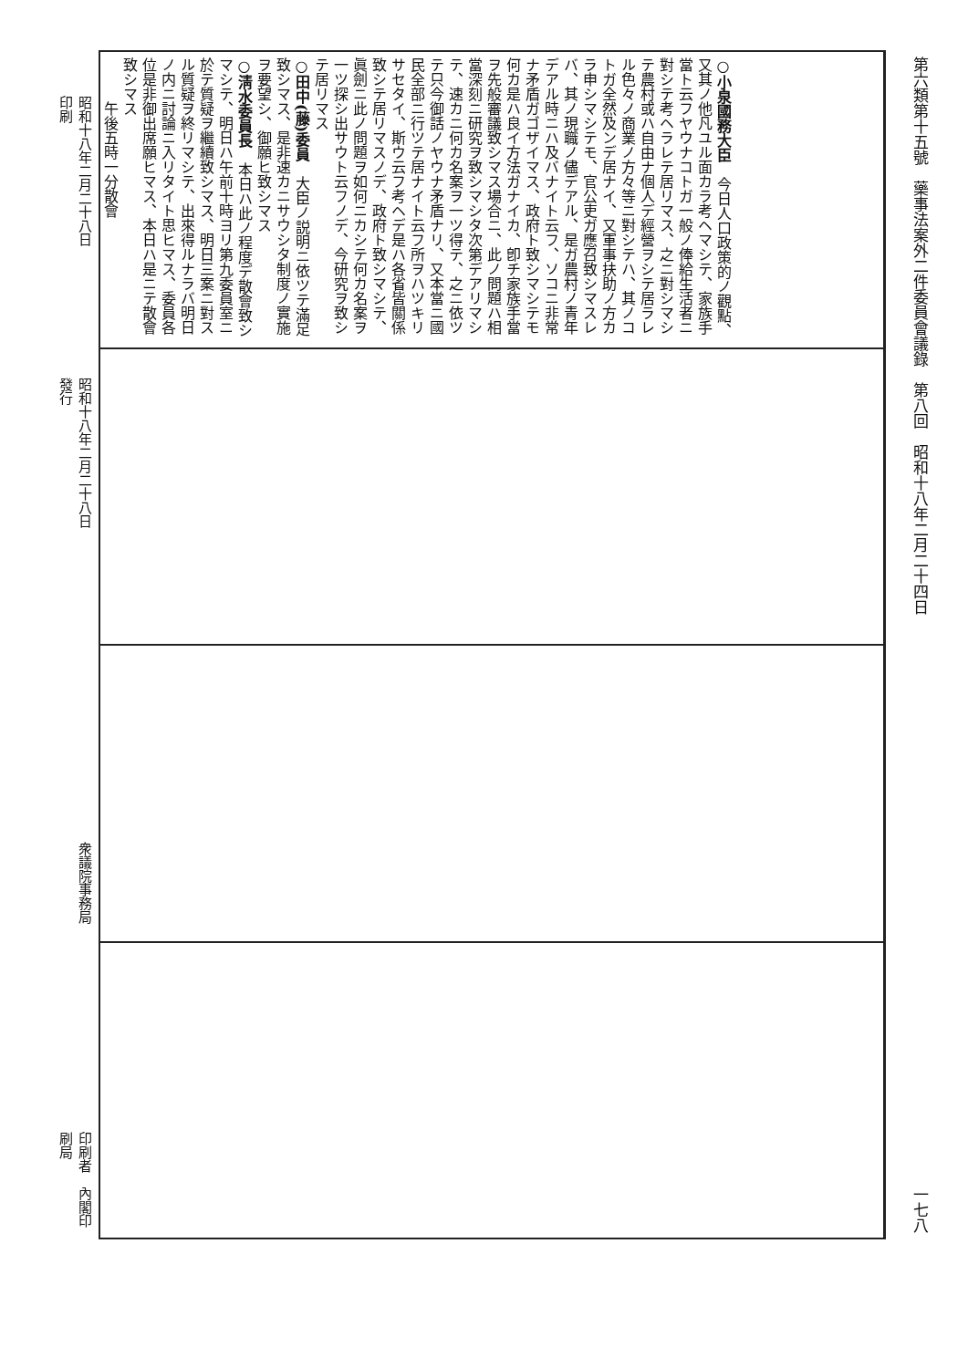第六類第十五號　藥事法案外二件委員會議錄　第八回　昭和十八年二月二十四日 一七八
○小泉國務大臣　今日人口政策的ノ觀點、又其ノ他凡ユル面カラ考ヘマシテ、家族手當ト云フヤウナコトガ一般ノ俸給生活者ニ對シテ考ヘラレテ居リマス、之ニ對シマシテ農村或ハ自由ナ個人デ經營ヲシテ居ラレル色々ノ商業ノ方々等ニ對シテハ、其ノコトガ全然及ンデ居ナイ、又軍事扶助ノ方カラ申シマシテモ、官公吏ガ應召致シマスレバ、其ノ現職ノ儘デアル、是ガ農村ノ青年デアル時ニハ及バナイト云フ、ソコニ非常ナ矛盾ガゴザイマス、政府ト致シマシテモ何カ是ハ良イ方法ガナイカ、卽チ家族手當ヲ先般審議致シマス場合ニ、此ノ問題ハ相當深刻ニ研究ヲ致シマシタ次第デアリマシテ、速カニ何カ名案ヲ一ツ得テ、之ニ依ツテ只今御話ノヤウナ矛盾ナリ、又本當ニ國民全部ニ行ツテ居ナイト云フ所ヲハツキリサセタイ、斯ウ云フ考ヘデ是ハ各省皆關係致シテ居リマスノデ、政府ト致シマシテ、眞劍ニ此ノ問題ヲ如何ニカシテ何カ名案ヲ一ツ探シ出サウト云フノデ、今研究ヲ致シテ居リマス
○田中(藤)委員　大臣ノ説明ニ依ツテ滿足致シマス、是非速カニサウシタ制度ノ實施ヲ要望シ、御願ヒ致シマス
○淸水委員長　本日ハ此ノ程度デ散會致シマシテ、明日ハ午前十時ヨリ第九委員室ニ於テ質疑ヲ繼續致シマス、明日三案ニ對スル質疑ヲ終リマシテ、出來得ルナラバ明日ノ内ニ討論ニ入リタイト思ヒマス、委員各位是非御出席願ヒマス、本日ハ是ニテ散會致シマス
午後五時一分散會
昭和十八年二月二十八日印刷
昭和十八年二月二十八日發行
衆議院事務局
印刷者　內閣印刷局